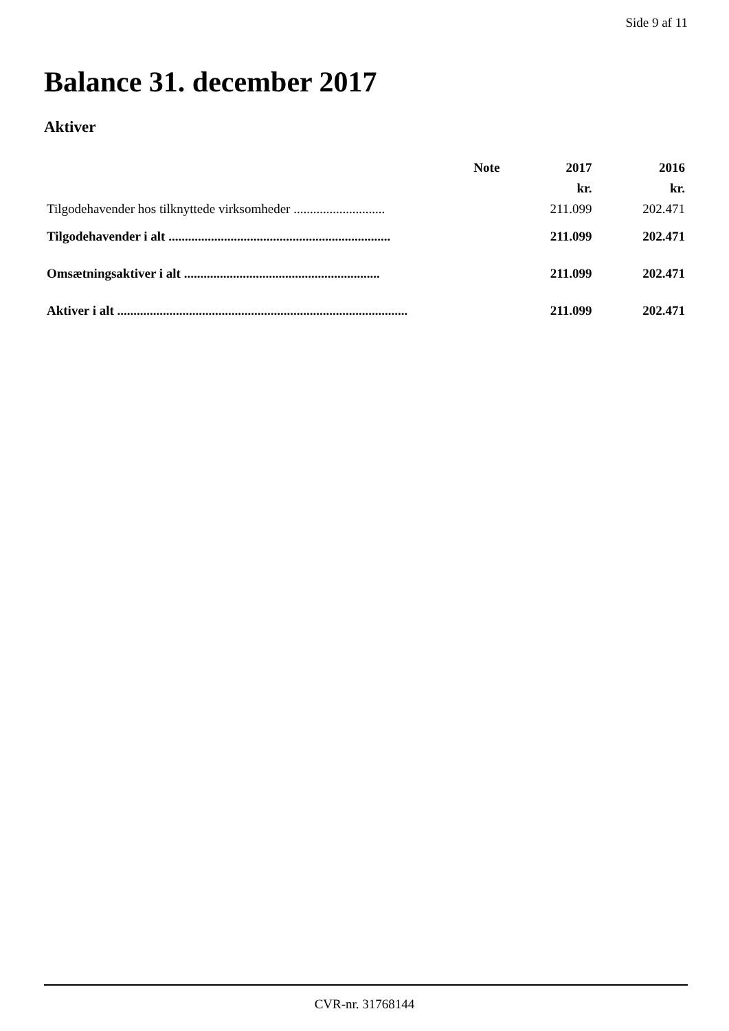Side 9 af 11
Balance 31. december 2017
Aktiver
| | Note | 2017 | 2016 |
| --- | --- | --- | --- |
| | | kr. | kr. |
| Tilgodehavender hos tilknyttede virksomheder ............................ | | 211.099 | 202.471 |
| Tilgodehavender i alt .................................................................... | | 211.099 | 202.471 |
| Omsætningsaktiver i alt ............................................................ | | 211.099 | 202.471 |
| Aktiver i alt ......................................................................................... | | 211.099 | 202.471 |
CVR-nr. 31768144